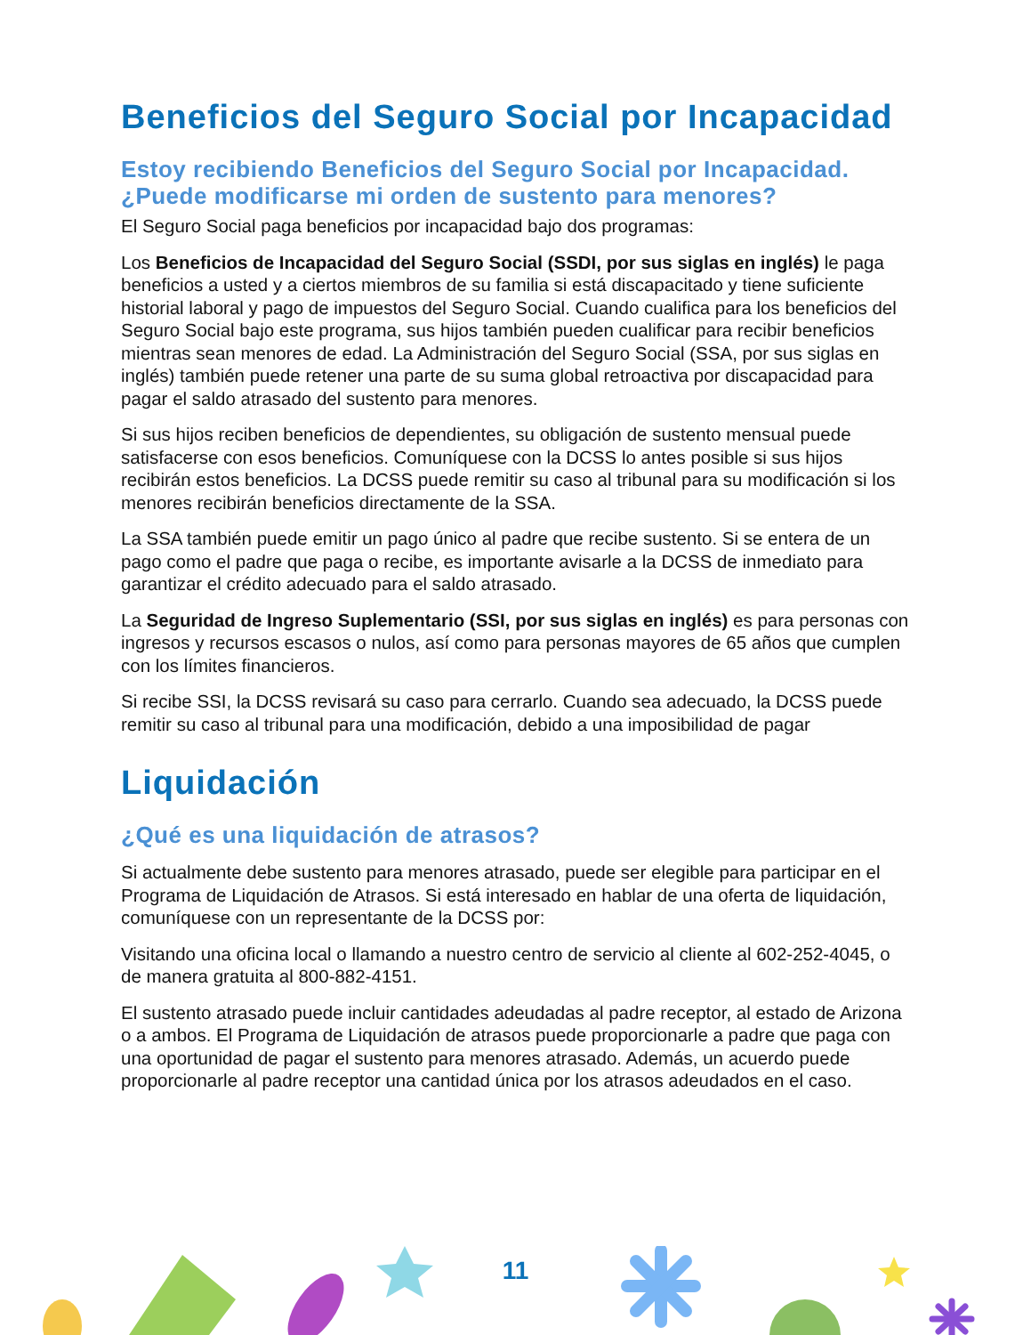Beneficios del Seguro Social por Incapacidad
Estoy recibiendo Beneficios del Seguro Social por Incapacidad. ¿Puede modificarse mi orden de sustento para menores?
El Seguro Social paga beneficios por incapacidad bajo dos programas:
Los Beneficios de Incapacidad del Seguro Social (SSDI, por sus siglas en inglés) le paga beneficios a usted y a ciertos miembros de su familia si está discapacitado y tiene suficiente historial laboral y pago de impuestos del Seguro Social. Cuando cualifica para los beneficios del Seguro Social bajo este programa, sus hijos también pueden cualificar para recibir beneficios mientras sean menores de edad. La Administración del Seguro Social (SSA, por sus siglas en inglés) también puede retener una parte de su suma global retroactiva por discapacidad para pagar el saldo atrasado del sustento para menores.
Si sus hijos reciben beneficios de dependientes, su obligación de sustento mensual puede satisfacerse con esos beneficios. Comuníquese con la DCSS lo antes posible si sus hijos recibirán estos beneficios. La DCSS puede remitir su caso al tribunal para su modificación si los menores recibirán beneficios directamente de la SSA.
La SSA también puede emitir un pago único al padre que recibe sustento. Si se entera de un pago como el padre que paga o recibe, es importante avisarle a la DCSS de inmediato para garantizar el crédito adecuado para el saldo atrasado.
La Seguridad de Ingreso Suplementario (SSI, por sus siglas en inglés) es para personas con ingresos y recursos escasos o nulos, así como para personas mayores de 65 años que cumplen con los límites financieros.
Si recibe SSI, la DCSS revisará su caso para cerrarlo. Cuando sea adecuado, la DCSS puede remitir su caso al tribunal para una modificación, debido a una imposibilidad de pagar
Liquidación
¿Qué es una liquidación de atrasos?
Si actualmente debe sustento para menores atrasado, puede ser elegible para participar en el Programa de Liquidación de Atrasos. Si está interesado en hablar de una oferta de liquidación, comuníquese con un representante de la DCSS por:
Visitando una oficina local o llamando a nuestro centro de servicio al cliente al 602-252-4045, o de manera gratuita al 800-882-4151.
El sustento atrasado puede incluir cantidades adeudadas al padre receptor, al estado de Arizona o a ambos. El Programa de Liquidación de atrasos puede proporcionarle a padre que paga con una oportunidad de pagar el sustento para menores atrasado. Además, un acuerdo puede proporcionarle al padre receptor una cantidad única por los atrasos adeudados en el caso.
11